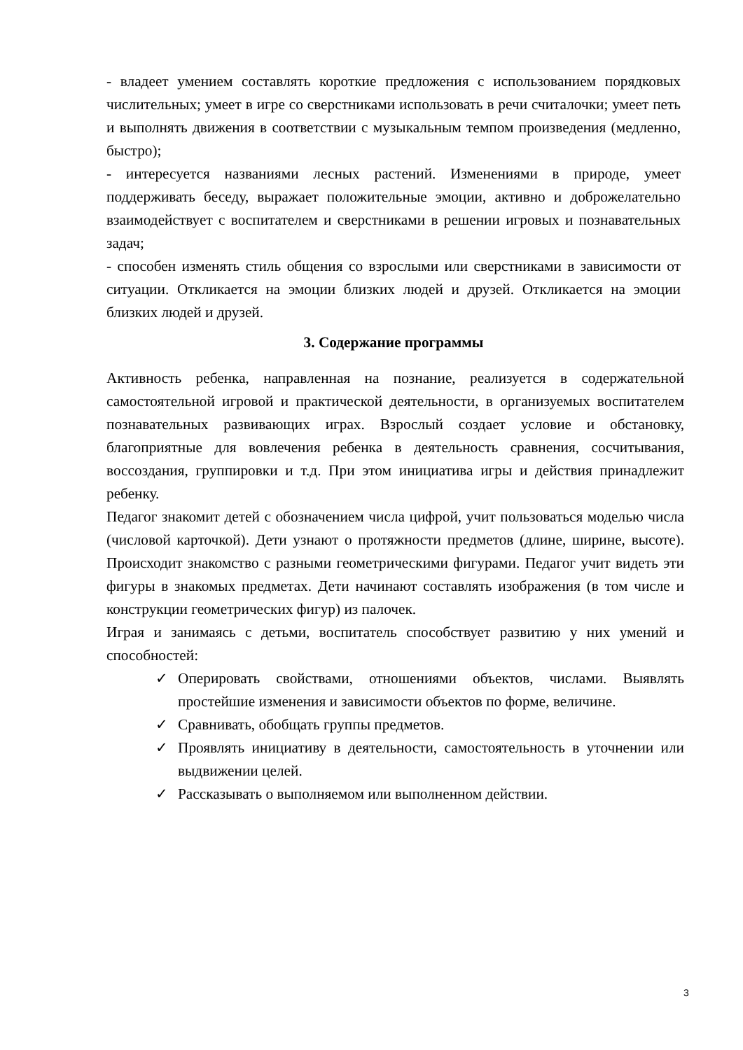- владеет умением составлять короткие предложения с использованием порядковых числительных; умеет в игре со сверстниками использовать в речи считалочки; умеет петь и выполнять движения в соответствии с музыкальным темпом произведения (медленно, быстро);
- интересуется названиями лесных растений. Изменениями в природе, умеет поддерживать беседу, выражает положительные эмоции, активно и доброжелательно взаимодействует с воспитателем и сверстниками в решении игровых и познавательных задач;
- способен изменять стиль общения со взрослыми или сверстниками в зависимости от ситуации. Откликается на эмоции близких людей и друзей. Откликается на эмоции близких людей и друзей.
3. Содержание программы
Активность ребенка, направленная на познание, реализуется в содержательной самостоятельной игровой и практической деятельности, в организуемых воспитателем познавательных развивающих играх. Взрослый создает условие и обстановку, благоприятные для вовлечения ребенка в деятельность сравнения, сосчитывания, воссоздания, группировки и т.д. При этом инициатива игры и действия принадлежит ребенку.
Педагог знакомит детей с обозначением числа цифрой, учит пользоваться моделью числа (числовой карточкой). Дети узнают о протяжности предметов (длине, ширине, высоте). Происходит знакомство с разными геометрическими фигурами. Педагог учит видеть эти фигуры в знакомых предметах. Дети начинают составлять изображения (в том числе и конструкции геометрических фигур) из палочек.
Играя и занимаясь с детьми, воспитатель способствует развитию у них умений и способностей:
✓ Оперировать свойствами, отношениями объектов, числами. Выявлять простейшие изменения и зависимости объектов по форме, величине.
✓ Сравнивать, обобщать группы предметов.
✓ Проявлять инициативу в деятельности, самостоятельность в уточнении или выдвижении целей.
✓ Рассказывать о выполняемом или выполненном действии.
3